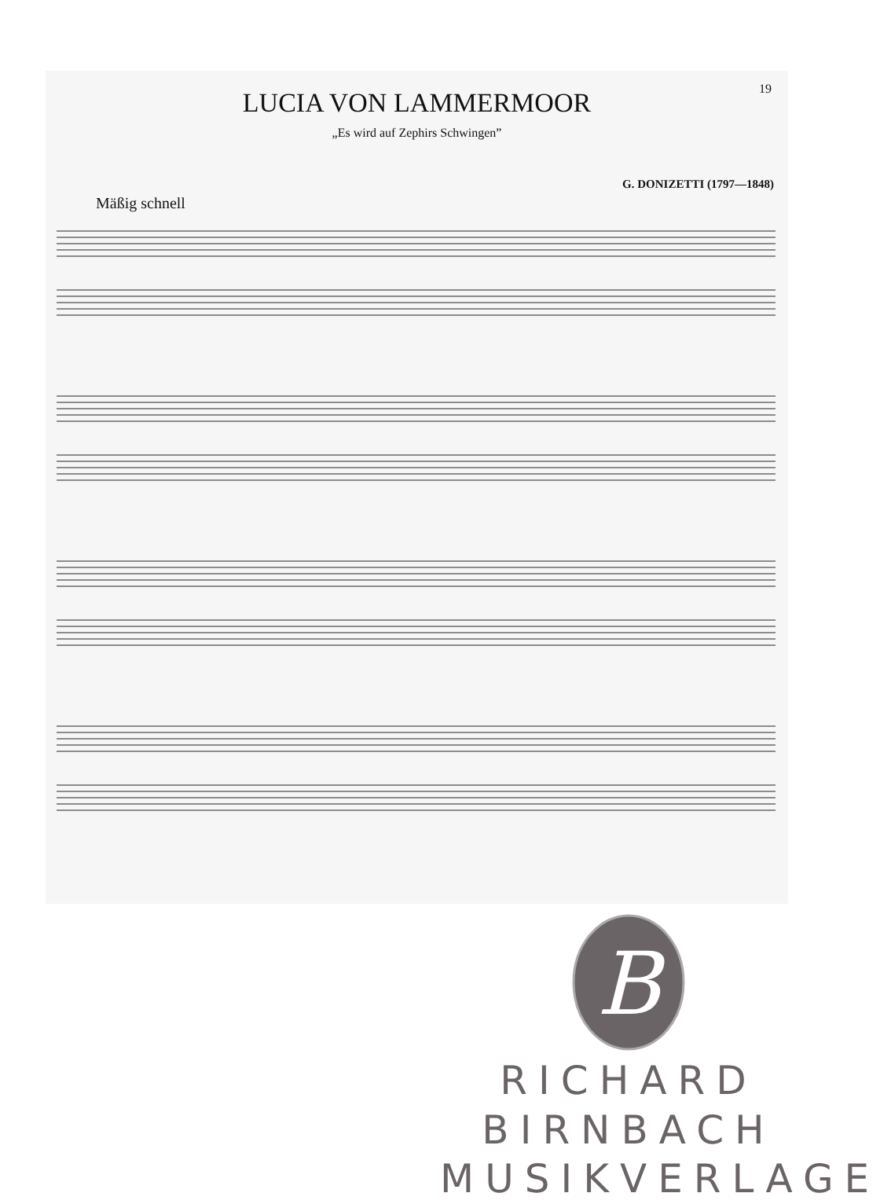19
LUCIA VON LAMMERMOOR
„Es wird auf Zephirs Schwingen”
G. DONIZETTI (1797—1848)
Mäßig schnell
B
RICHARD BIRNBACH
MUSIKVERLAGE